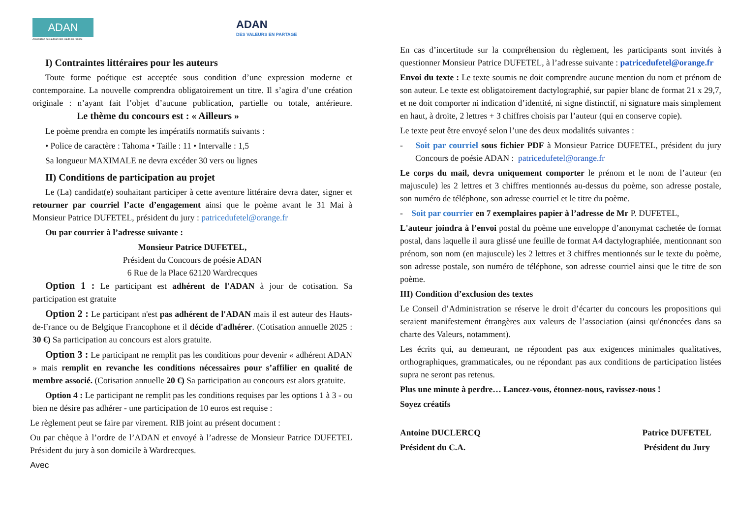ADAN
Association des auteurs des Hauts-de-France
ADAN
DES VALEURS EN PARTAGE
I) Contraintes littéraires pour les auteurs
Toute forme poétique est acceptée sous condition d’une expression moderne et contemporaine. La nouvelle comprendra obligatoirement un titre. Il s’agira d’une création originale : n’ayant fait l’objet d’aucune publication, partielle ou totale, antérieure. Le thème du concours est : « Ailleurs »
Le poème prendra en compte les impératifs normatifs suivants :
• Police de caractère : Tahoma • Taille : 11 • Intervalle : 1,5
Sa longueur MAXIMALE ne devra excéder 30 vers ou lignes
II) Conditions de participation au projet
Le (La) candidat(e) souhaitant participer à cette aventure littéraire devra dater, signer et retourner par courriel l’acte d’engagement ainsi que le poème avant le 31 Mai à Monsieur Patrice DUFETEL, président du jury : patricedufetel@orange.fr
Ou par courrier à l’adresse suivante :
Monsieur Patrice DUFETEL,
Président du Concours de poésie ADAN
6 Rue de la Place 62120 Wardrecques
Option 1 : Le participant est adhérent de l'ADAN à jour de cotisation. Sa participation est gratuite
Option 2 : Le participant n'est pas adhérent de l'ADAN mais il est auteur des Hauts-de-France ou de Belgique Francophone et il décide d'adhérer. (Cotisation annuelle 2025 : 30 €) Sa participation au concours est alors gratuite.
Option 3 : Le participant ne remplit pas les conditions pour devenir « adhérent ADAN » mais remplit en revanche les conditions nécessaires pour s’affilier en qualité de membre associé. (Cotisation annuelle 20 €) Sa participation au concours est alors gratuite.
Option 4 : Le participant ne remplit pas les conditions requises par les options 1 à 3 - ou bien ne désire pas adhérer - une participation de 10 euros est requise :
Le règlement peut se faire par virement. RIB joint au présent document :
Ou par chèque à l’ordre de l’ADAN et envoyé à l’adresse de Monsieur Patrice DUFETEL Président du jury à son domicile à Wardrecques.
Avec
En cas d’incertitude sur la compréhension du règlement, les participants sont invités à questionner Monsieur Patrice DUFETEL, à l’adresse suivante : patricedufetel@orange.fr
Envoi du texte : Le texte soumis ne doit comprendre aucune mention du nom et prénom de son auteur. Le texte est obligatoirement dactylographié, sur papier blanc de format 21 x 29,7, et ne doit comporter ni indication d’identité, ni signe distinctif, ni signature mais simplement en haut, à droite, 2 lettres + 3 chiffres choisis par l’auteur (qui en conserve copie).
Le texte peut être envoyé selon l’une des deux modalités suivantes :
- Soit par courriel sous fichier PDF à Monsieur Patrice DUFETEL, président du jury Concours de poésie ADAN : patricedufetel@orange.fr
Le corps du mail, devra uniquement comporter le prénom et le nom de l’auteur (en majuscule) les 2 lettres et 3 chiffres mentionnés au-dessus du poème, son adresse postale, son numéro de téléphone, son adresse courriel et le titre du poème.
- Soit par courrier en 7 exemplaires papier à l’adresse de Mr P. DUFETEL,
L'auteur joindra à l’envoi postal du poème une enveloppe d’anonymat cachetée de format postal, dans laquelle il aura glissé une feuille de format A4 dactylographiée, mentionnant son prénom, son nom (en majuscule) les 2 lettres et 3 chiffres mentionnés sur le texte du poème, son adresse postale, son numéro de téléphone, son adresse courriel ainsi que le titre de son poème.
III) Condition d’exclusion des textes
Le Conseil d’Administration se réserve le droit d’écarter du concours les propositions qui seraient manifestement étrangères aux valeurs de l’association (ainsi qu'énoncées dans sa charte des Valeurs, notamment).
Les écrits qui, au demeurant, ne répondent pas aux exigences minimales qualitatives, orthographiques, grammaticales, ou ne répondant pas aux conditions de participation listées supra ne seront pas retenus.
Plus une minute à perdre… Lancez-vous, étonnez-nous, ravissez-nous !
Soyez créatifs
Antoine DUCLERCQ
Président du C.A.
Patrice DUFETEL
Président du Jury